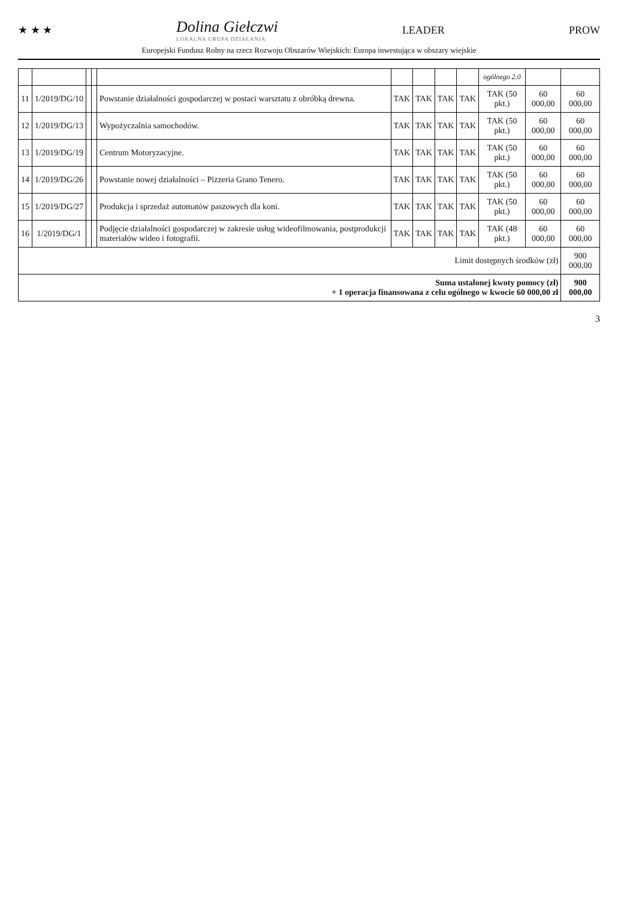★ ★ ★ Dolina Giełczwi
LOKALNA GRUPA DZIAŁANIA LEADER PROW
Europejski Fundusz Rolny na rzecz Rozwoju Obszarów Wiejskich: Europa inwestująca w obszary wiejskie
| | | | | | | | | | ogólnego 2.0 | | |
| --- | --- | --- | --- | --- | --- | --- | --- | --- | --- | --- | --- |
| 11 | 1/2019/DG/10 | | | Powstanie działalności gospodarczej w postaci warsztatu z obróbką drewna. | TAK | TAK | TAK | TAK | TAK (50 pkt.) | 60 000,00 | 60 000,00 |
| 12 | 1/2019/DG/13 | | | Wypożyczalnia samochodów. | TAK | TAK | TAK | TAK | TAK (50 pkt.) | 60 000,00 | 60 000,00 |
| 13 | 1/2019/DG/19 | | | Centrum Motoryzacyjne. | TAK | TAK | TAK | TAK | TAK (50 pkt.) | 60 000,00 | 60 000,00 |
| 14 | 1/2019/DG/26 | | | Powstanie nowej działalności – Pizzeria Grano Tenero. | TAK | TAK | TAK | TAK | TAK (50 pkt.) | 60 000,00 | 60 000,00 |
| 15 | 1/2019/DG/27 | | | Produkcja i sprzedaż automatów paszowych dla koni. | TAK | TAK | TAK | TAK | TAK (50 pkt.) | 60 000,00 | 60 000,00 |
| 16 | 1/2019/DG/1 | | | Podjęcie działalności gospodarczej w zakresie usług wideofilmowania, postprodukcji materiałów wideo i fotografii. | TAK | TAK | TAK | TAK | TAK (48 pkt.) | 60 000,00 | 60 000,00 |
| Limit dostępnych środków (zł) | | | | | | | | | | | 900 000,00 |
| Suma ustalonej kwoty pomocy (zł) + 1 operacja finansowana z celu ogólnego w kwocie 60 000,00 zł | | | | | | | | | | | 900 000,00 |
3